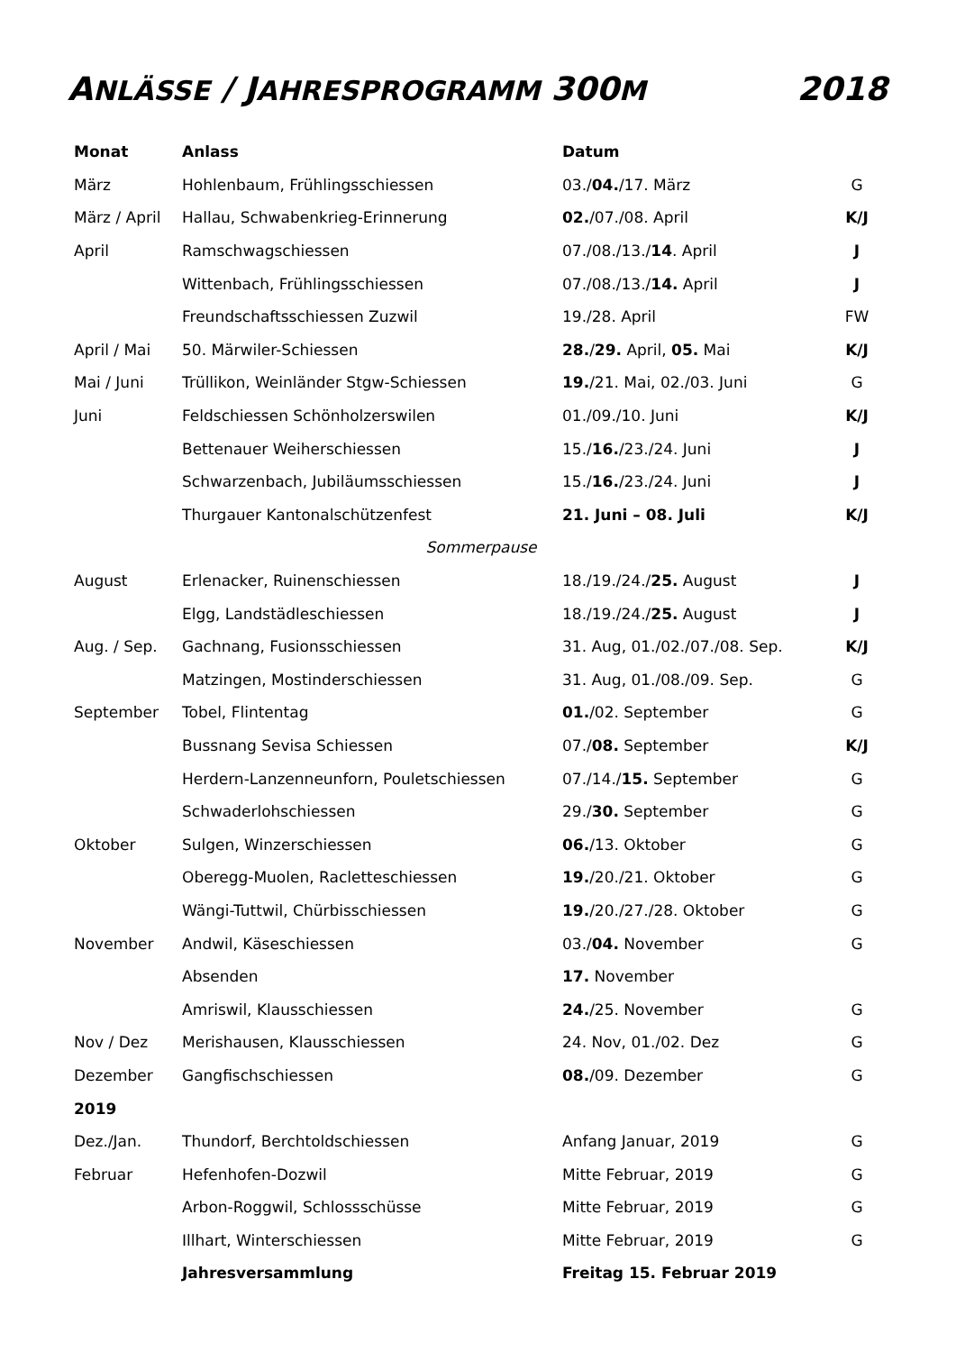ANLÄSSE / JAHRESPROGRAMM 300M 2018
| Monat | Anlass | Datum | |
| --- | --- | --- | --- |
| März | Hohlenbaum, Frühlingsschiessen | 03./ 04. /17. März | G |
| März / April | Hallau, Schwabenkrieg-Erinnerung | 02. /07./08. April | K/J |
| April | Ramschwagschiessen | 07./08./13./ 14 . April | J |
| | Wittenbach, Frühlingsschiessen | 07./08./13./ 14. April | J |
| | Freundschaftsschiessen Zuzwil | 19./28. April | FW |
| April / Mai | 50. Märwiler-Schiessen | 28. / 29. April, 05. Mai | K/J |
| Mai / Juni | Trüllikon, Weinländer Stgw-Schiessen | 19. /21. Mai, 02./03. Juni | G |
| Juni | Feldschiessen Schönholzerswilen | 01./09./10. Juni | K/J |
| | Bettenauer Weiherschiessen | 15./ 16. /23./24. Juni | J |
| | Schwarzenbach, Jubiläumsschiessen | 15./ 16. /23./24. Juni | J |
| | Thurgauer Kantonalschützenfest | 21. Juni – 08. Juli | K/J |
| Sommerpause | | | |
| August | Erlenacker, Ruinenschiessen | 18./19./24./ 25. August | J |
| | Elgg, Landstädleschiessen | 18./19./24./ 25. August | J |
| Aug. / Sep. | Gachnang, Fusionsschiessen | 31. Aug, 01./02./07./08. Sep. | K/J |
| | Matzingen, Mostinderschiessen | 31. Aug, 01./08./09. Sep. | G |
| September | Tobel, Flintentag | 01. /02. September | G |
| | Bussnang Sevisa Schiessen | 07./ 08. September | K/J |
| | Herdern-Lanzenneunforn, Pouletschiessen | 07./14./ 15. September | G |
| | Schwaderlohschiessen | 29./ 30. September | G |
| Oktober | Sulgen, Winzerschiessen | 06. /13. Oktober | G |
| | Oberegg-Muolen, Racletteschiessen | 19. /20./21. Oktober | G |
| | Wängi-Tuttwil, Chürbisschiessen | 19. /20./27./28. Oktober | G |
| November | Andwil, Käseschiessen | 03./ 04. November | G |
| | Absenden | 17. November | |
| | Amriswil, Klausschiessen | 24. /25. November | G |
| Nov / Dez | Merishausen, Klausschiessen | 24. Nov, 01./02. Dez | G |
| Dezember | Gangfischschiessen | 08. /09. Dezember | G |
| 2019 | | | |
| Dez./Jan. | Thundorf, Berchtoldschiessen | Anfang Januar, 2019 | G |
| Februar | Hefenhofen-Dozwil | Mitte Februar, 2019 | G |
| | Arbon-Roggwil, Schlossschüsse | Mitte Februar, 2019 | G |
| | Illhart, Winterschiessen | Mitte Februar, 2019 | G |
| | Jahresversammlung | Freitag 15. Februar 2019 | |